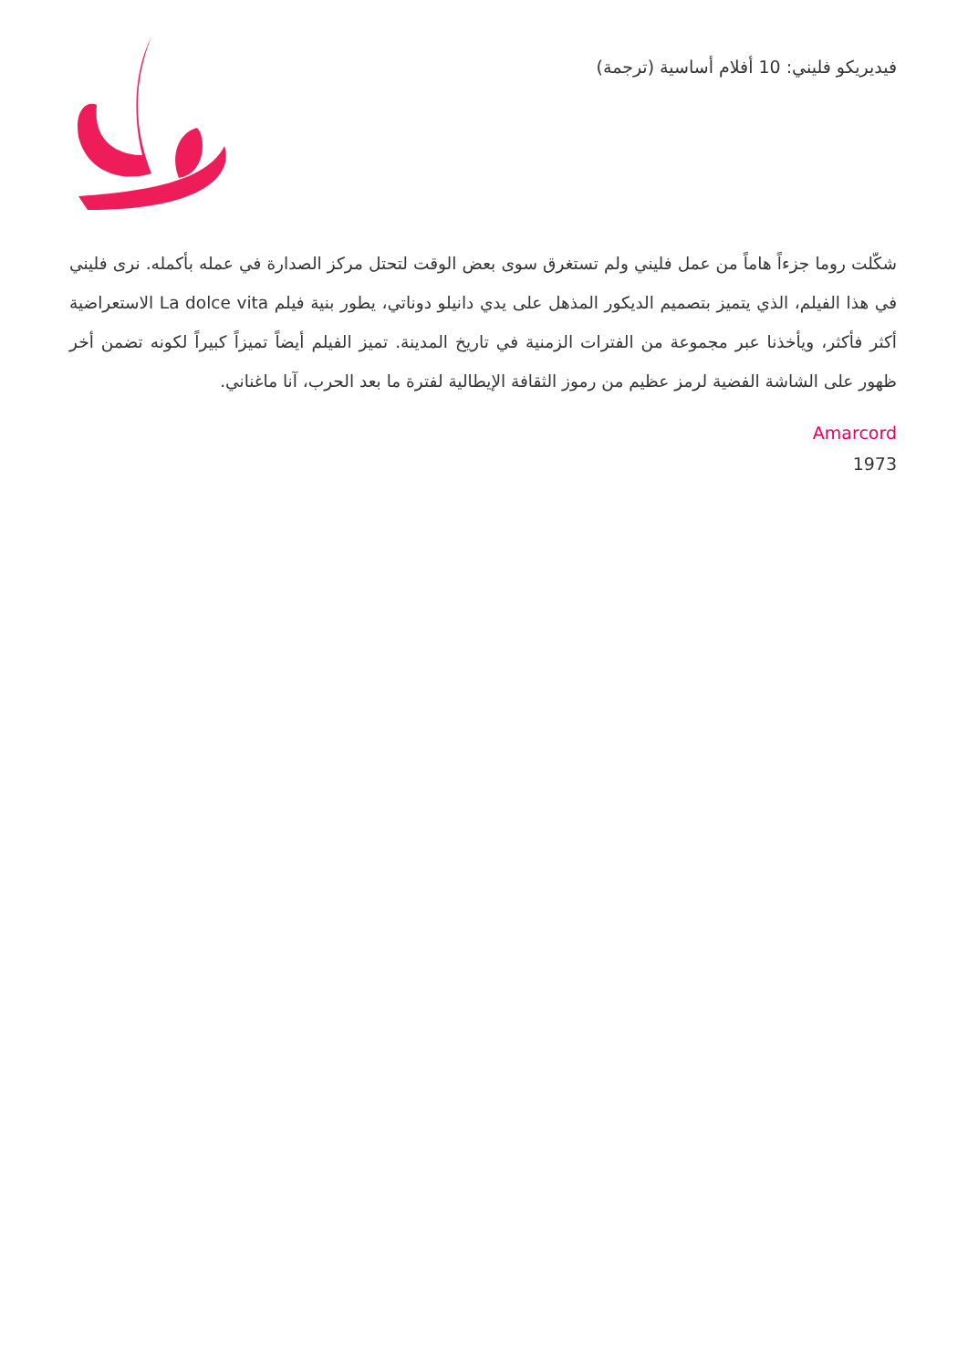فيديريكو فليني: 10 أفلام أساسية (ترجمة)
شكّلت روما جزءاً هاماً من عمل فليني ولم تستغرق سوى بعض الوقت لتحتل مركز الصدارة في عمله بأكمله. نرى فليني في هذا الفيلم، الذي يتميز بتصميم الديكور المذهل على يدي دانيلو دوناتي، يطور بنية فيلم La dolce vita الاستعراضية أكثر فأكثر، ويأخذنا عبر مجموعة من الفترات الزمنية في تاريخ المدينة. تميز الفيلم أيضاً تميزاً كبيراً لكونه تضمن أخر ظهور على الشاشة الفضية لرمز عظيم من رموز الثقافة الإيطالية لفترة ما بعد الحرب، آنا ماغناني.
Amarcord
1973